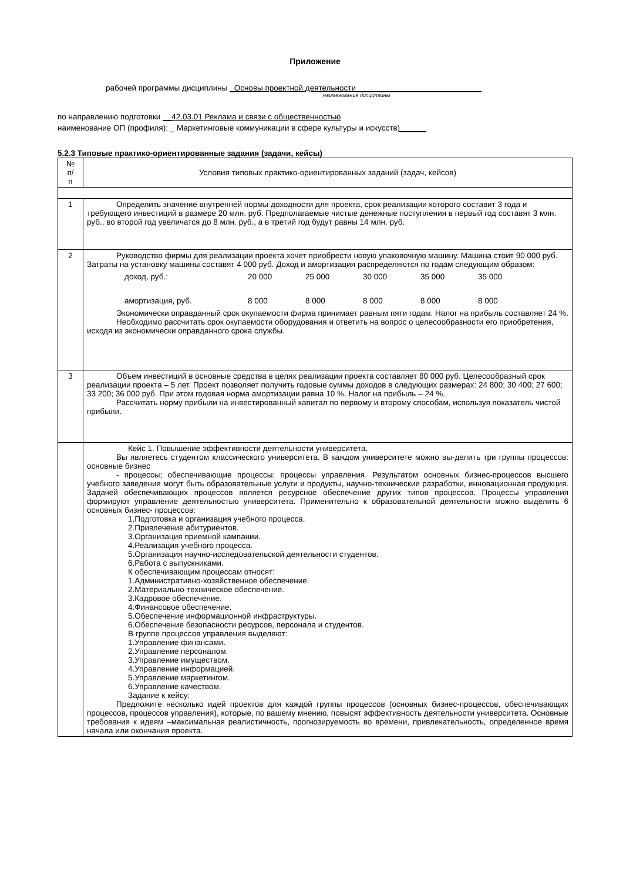Приложение
рабочей программы дисциплины _Основы проектной деятельности ____________________________
наименование дисциплины
по направлению подготовки __42.03.01 Реклама и связи с общественностью
наименование ОП (профиля): _ Маркетинговые коммуникации в сфере культуры и искусств)______
5.2.3 Типовые практико-ориентированные задания (задачи, кейсы)
| № п/ п | Условия типовых практико-ориентированных заданий (задач, кейсов) |
| --- | --- |
| 1 | Определить значение внутренней нормы доходности для проекта, срок реализации которого составит 3 года и требующего инвестиций в размере 20 млн. руб. Предполагаемые чистые денежные поступления в первый год составят 3 млн. руб., во второй год увеличатся до 8 млн. руб., а в третий год будут равны 14 млн. руб. |
| 2 | Руководство фирмы для реализации проекта хочет приобрести новую упаковочную машину. Машина стоит 90 000 руб. Затраты на установку машины составят 4 000 руб. Доход и амортизация распределяются по годам следующим образом: / доход, руб.: / 20 000 / 25 000 / 30 000 / 35 000 / 35 000 / / амортизация, руб. / 8 000 / 8 000 / 8 000 / 8 000 / 8 000 / Экономически оправданный срок окупаемости фирма принимает равным пяти годам. Налог на прибыль составляет 24 %. Необходимо рассчитать срок окупаемости оборудования и ответить на вопрос о целесообразности его приобретения, исходя из экономически оправданного срока службы. |
| 3 | Объем инвестиций в основные средства в целях реализации проекта составляет 80 000 руб. Целесообразный срок реализации проекта – 5 лет. Проект позволяет получить годовые суммы доходов в следующих размерах: 24 800; 30 400; 27 600; 33 200; 36 000 руб. При этом годовая норма амортизации равна 10 %. Налог на прибыль – 24 %. Рассчитать норму прибыли на инвестированный капитал по первому и второму способам, используя показатель чистой прибыли. |
| | Кейс 1. Повышение эффективности деятельности университета. Вы являетесь студентом классического университета. В каждом университете можно вы-делить три группы процессов: основные бизнес - процессы; обеспечивающие процессы; процессы управления. Результатом основных бизнес-процессов высшего учебного заведения могут быть образовательные услуги и продукты, научно-технические разработки, инновационная продукция. Задачей обеспечивающих процессов является ресурсное обеспечение других типов процессов. Процессы управления формируют управление деятельностью университета. Применительно к образовательной деятельности можно выделить 6 основных бизнес- процессов: 1.Подготовка и организация учебного процесса. 2.Привлечение абитуриентов. 3.Организация приемной кампании. 4.Реализация учебного процесса. 5.Организация научно-исследовательской деятельности студентов. 6.Работа с выпускниками. К обеспечивающим процессам относят: 1.Административно-хозяйственное обеспечение. 2.Материально-техническое обеспечение. 3.Кадровое обеспечение. 4.Финансовое обеспечение. 5.Обеспечение информационной инфраструктуры. 6.Обеспечение безопасности ресурсов, персонала и студентов. В группе процессов управления выделяют: 1.Управление финансами. 2.Управление персоналом. 3.Управление имуществом. 4.Управление информацией. 5.Управление маркетингом. 6.Управление качеством. Задание к кейсу: Предложите несколько идей проектов для каждой группы процессов (основных бизнес-процессов, обеспечивающих процессов, процессов управления), которые, по вашему мнению, повысят эффективность деятельности университета. Основные требования к идеям –максимальная реалистичность, прогнозируемость во времени, привлекательность, определенное время начала или окончания проекта. |